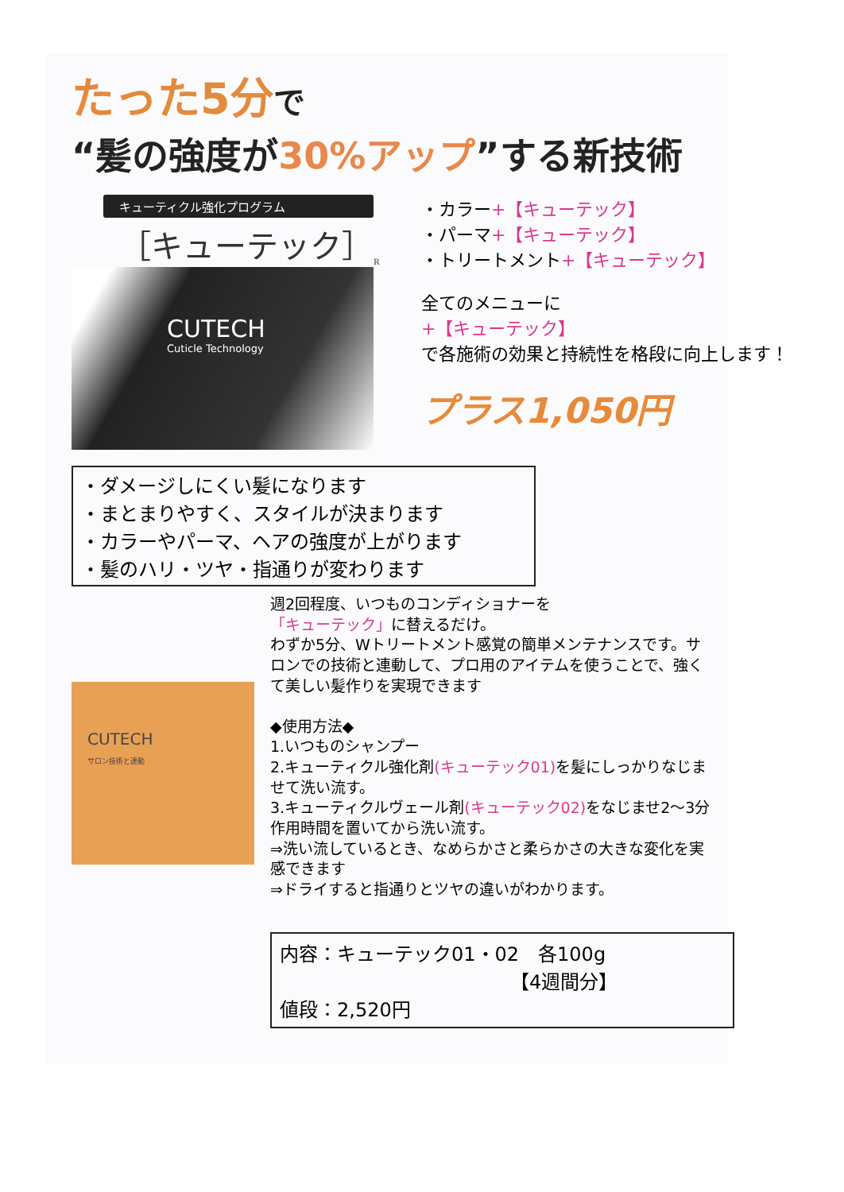たった5分で
“髪の強度が30%アップ”する新技術
キューティクル強化プログラム
［キューテック］<sub>R</sub>
CUTECH
Cuticle Technology
・カラー+【キューテック】
・パーマ+【キューテック】
・トリートメント+【キューテック】
全てのメニューに
+【キューテック】
で各施術の効果と持続性を格段に向上します！
プラス1,050円
・ダメージしにくい髪になります
・まとまりやすく、スタイルが決まります
・カラーやパーマ、ヘアの強度が上がります
・髪のハリ・ツヤ・指通りが変わります
CUTECH
サロン技術と連動
週2回程度、いつものコンディショナーを
「キューテック」に替えるだけ。
わずか5分、Wトリートメント感覚の簡単メンテナンスです。サロンでの技術と連動して、プロ用のアイテムを使うことで、強くて美しい髪作りを実現できます
◆使用方法◆
1.いつものシャンプー
2.キューティクル強化剤(キューテック01) を髪にしっかりなじませて洗い流す。
3.キューティクルヴェール剤(キューテック02) をなじませ2～3分作用時間を置いてから洗い流す。
⇒洗い流しているとき、なめらかさと柔らかさの大きな変化を実感できます
⇒ドライすると指通りとツヤの違いがわかります。
内容：キューテック01・02　各100g
【4週間分】
値段：2,520円